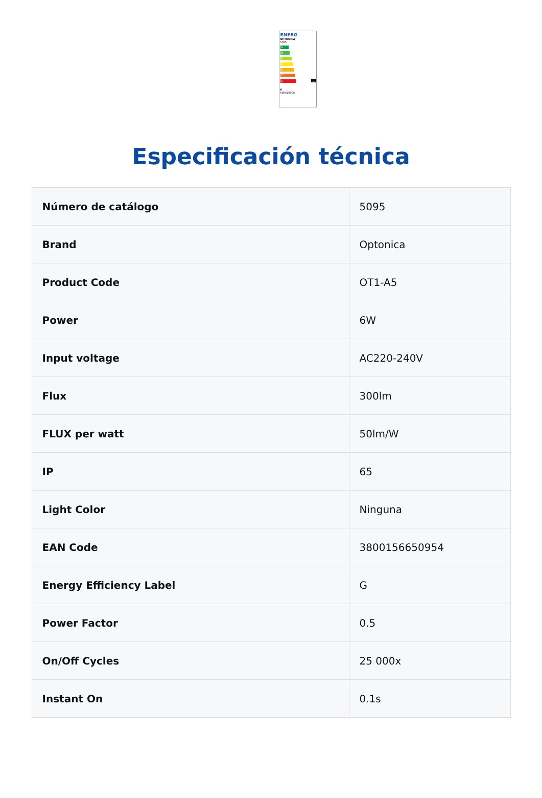ENERG
OPTONICA
5095
A
B
C
D
E
F
G G
6
kWh/1000h
Especificación técnica
| Número de catálogo | 5095 |
| Brand | Optonica |
| Product Code | OT1-A5 |
| Power | 6W |
| Input voltage | AC220-240V |
| Flux | 300lm |
| FLUX per watt | 50lm/W |
| IP | 65 |
| Light Color | Ninguna |
| EAN Code | 3800156650954 |
| Energy Efficiency Label | G |
| Power Factor | 0.5 |
| On/Off Cycles | 25 000x |
| Instant On | 0.1s |